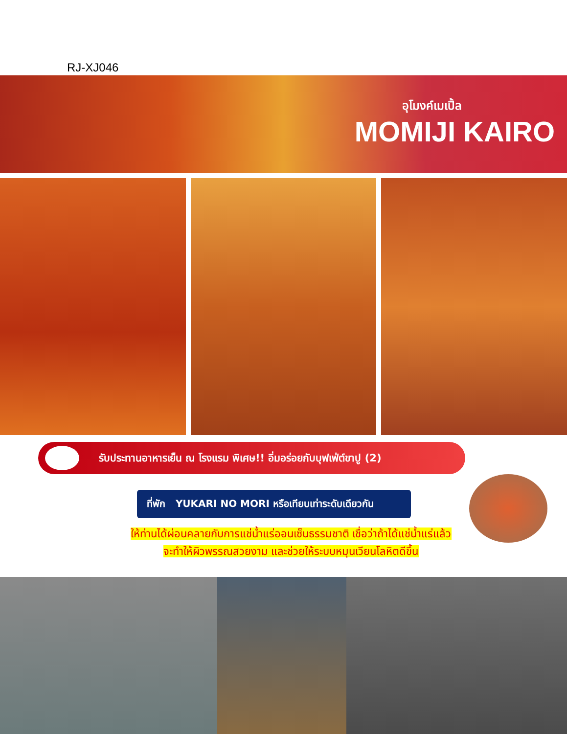RJ-XJ046
อุโมงค์เมเปิ้ล
MOMIJI KAIRO
รับประทานอาหารเย็น ณ โรงแรม พิเศษ!! อิ่มอร่อยกับบุฟเฟ่ต์ขาปู (2)
ที่พัก YUKARI NO MORI หรือเทียบเท่าระดับเดียวกัน
ให้ท่านได้ผ่อนคลายกับการแช่น้ำแร่ออนเซ็นธรรมชาติ เชื่อว่าถ้าได้แช่น้ำแร่แล้ว
จะทำให้ผิวพรรณสวยงาม และช่วยให้ระบบหมุนเวียนโลหิตดีขึ้น